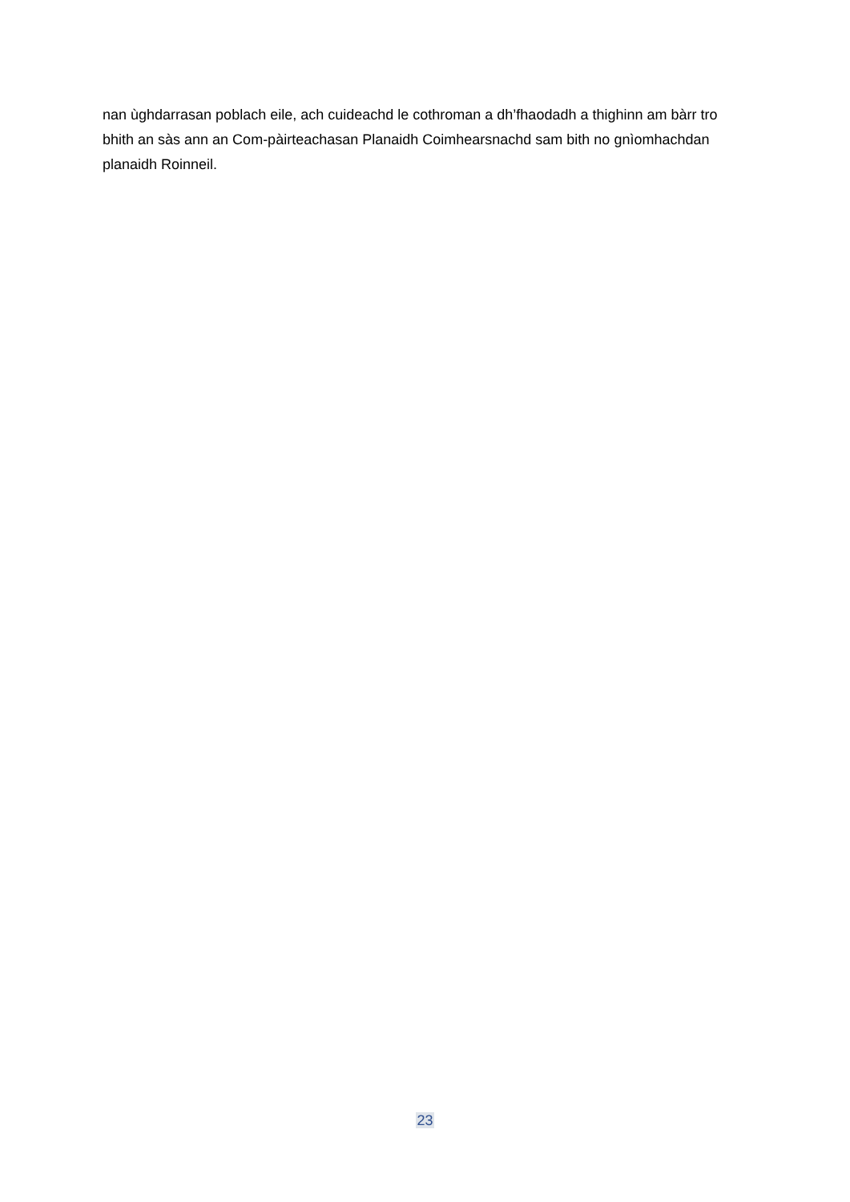nan ùghdarrasan poblach eile, ach cuideachd le cothroman a dh’fhaodadh a thighinn am bàrr tro bhith an sàs ann an Com-pàirteachasan Planaidh Coimhearsnachd sam bith no gnìomhachdan planaidh Roinneil.
23